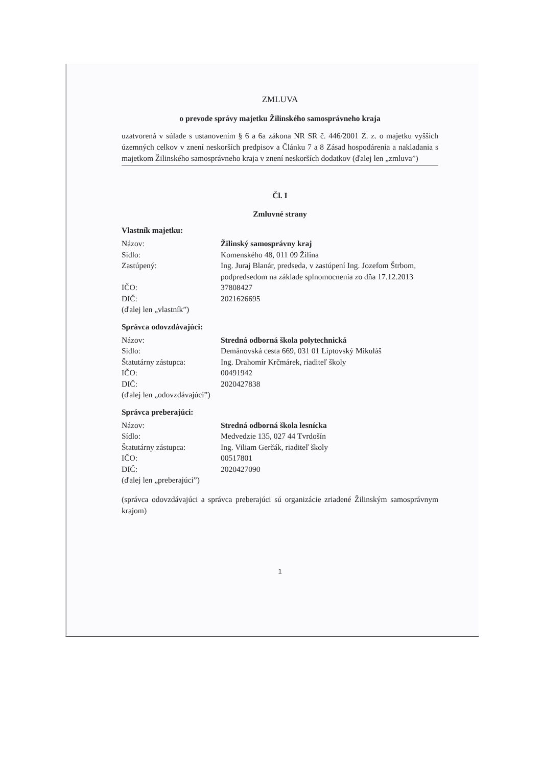ZMLUVA
o prevode správy majetku Žilinského samosprávneho kraja
uzatvorená v súlade s ustanovením § 6 a 6a zákona NR SR č. 446/2001 Z. z. o majetku vyšších územných celkov v znení neskorších predpisov a Článku 7 a 8 Zásad hospodárenia a nakladania s majetkom Žilinského samosprávneho kraja v znení neskorších dodatkov (ďalej len „zmluva”)
Čl. I
Zmluvné strany
Vlastník majetku:
| Názov: | Žilinský samosprávny kraj |
| Sídlo: | Komenského 48, 011 09 Žilina |
| Zastúpený: | Ing. Juraj Blanár, predseda, v zastúpení Ing. Jozefom Štrbom, podpredsedom na základe splnomocnenia zo dňa 17.12.2013 |
| IČO: | 37808427 |
| DIČ: | 2021626695 |
| (ďalej len „vlastník”) | |
Správca odovzdávajúci:
| Názov: | Stredná odborná škola polytechnická |
| Sídlo: | Demänovská cesta 669, 031 01 Liptovský Mikuláš |
| Štatutárny zástupca: | Ing. Drahomír Krčmárek, riaditeľ školy |
| IČO: | 00491942 |
| DIČ: | 2020427838 |
| (ďalej len „odovzdávajúci”) | |
Správca preberajúci:
| Názov: | Stredná odborná škola lesnícka |
| Sídlo: | Medvedzie 135, 027 44 Tvrdošín |
| Štatutárny zástupca: | Ing. Viliam Gerčák, riaditeľ školy |
| IČO: | 00517801 |
| DIČ: | 2020427090 |
| (ďalej len „preberajúci”) | |
(správca odovzdávajúci a správca preberajúci sú organizácie zriadené Žilinským samosprávnym krajom)
1